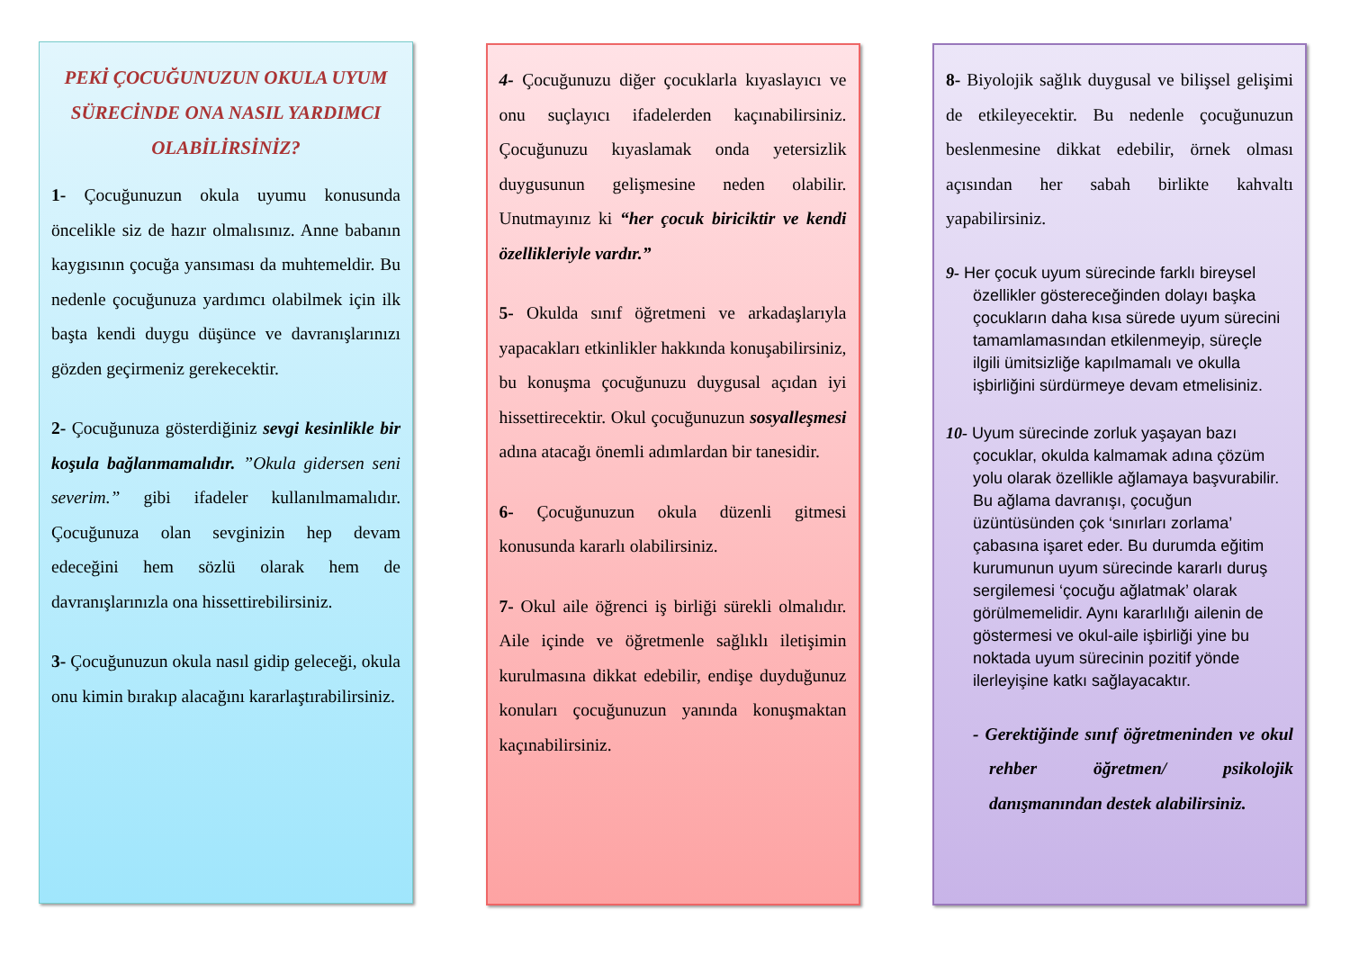PEKİ ÇOCUĞUNUZUN OKULA UYUM SÜRECİNDE ONA NASIL YARDIMCI OLABİLİRSİNİZ?
1- Çocuğunuzun okula uyumu konusunda öncelikle siz de hazır olmalısınız. Anne babanın kaygısının çocuğa yansıması da muhtemeldir. Bu nedenle çocuğunuza yardımcı olabilmek için ilk başta kendi duygu düşünce ve davranışlarınızı gözden geçirmeniz gerekecektir.
2- Çocuğunuza gösterdiğiniz sevgi kesinlikle bir koşula bağlanmamalıdır. ”Okula gidersen seni severim.” gibi ifadeler kullanılmamalıdır. Çocuğunuza olan sevginizin hep devam edeceğini hem sözlü olarak hem de davranışlarınızla ona hissettirebilirsiniz.
3- Çocuğunuzun okula nasıl gidip geleceği, okula onu kimin bırakıp alacağını kararlaştırabilirsiniz.
4- Çocuğunuzu diğer çocuklarla kıyaslayıcı ve onu suçlayıcı ifadelerden kaçınabilirsiniz. Çocuğunuzu kıyaslamak onda yetersizlik duygusunun gelişmesine neden olabilir. Unutmayınız ki “her çocuk biriciktir ve kendi özellikleriyle vardır.”
5- Okulda sınıf öğretmeni ve arkadaşlarıyla yapacakları etkinlikler hakkında konuşabilirsiniz, bu konuşma çocuğunuzu duygusal açıdan iyi hissettirecektir. Okul çocuğunuzun sosyalleşmesi adına atacağı önemli adımlardan bir tanesidir.
6- Çocuğunuzun okula düzenli gitmesi konusunda kararlı olabilirsiniz.
7- Okul aile öğrenci iş birliği sürekli olmalıdır. Aile içinde ve öğretmenle sağlıklı iletişimin kurulmasına dikkat edebilir, endişe duyduğunuz konuları çocuğunuzun yanında konuşmaktan kaçınabilirsiniz.
8- Biyolojik sağlık duygusal ve bilişsel gelişimi de etkileyecektir. Bu nedenle çocuğunuzun beslenmesine dikkat edebilir, örnek olması açısından her sabah birlikte kahvaltı yapabilirsiniz.
9- Her çocuk uyum sürecinde farklı bireysel özellikler göstereceğinden dolayı başka çocukların daha kısa sürede uyum sürecini tamamlamasından etkilenmeyip, süreçle ilgili ümitsizliğe kapılmamalı ve okulla işbirliğini sürdürmeye devam etmelisiniz.
10- Uyum sürecinde zorluk yaşayan bazı çocuklar, okulda kalmamak adına çözüm yolu olarak özellikle ağlamaya başvurabilir. Bu ağlama davranışı, çocuğun üzüntüsünden çok ‘sınırları zorlama’ çabasına işaret eder. Bu durumda eğitim kurumunun uyum sürecinde kararlı duruş sergilemesi ‘çocuğu ağlatmak’ olarak görülmemelidir. Aynı kararlılığı ailenin de göstermesi ve okul-aile işbirliği yine bu noktada uyum sürecinin pozitif yönde ilerleyişine katkı sağlayacaktır.
- Gerektiğinde sınıf öğretmeninden ve okul rehber öğretmen/ psikolojik danışmanından destek alabilirsiniz.